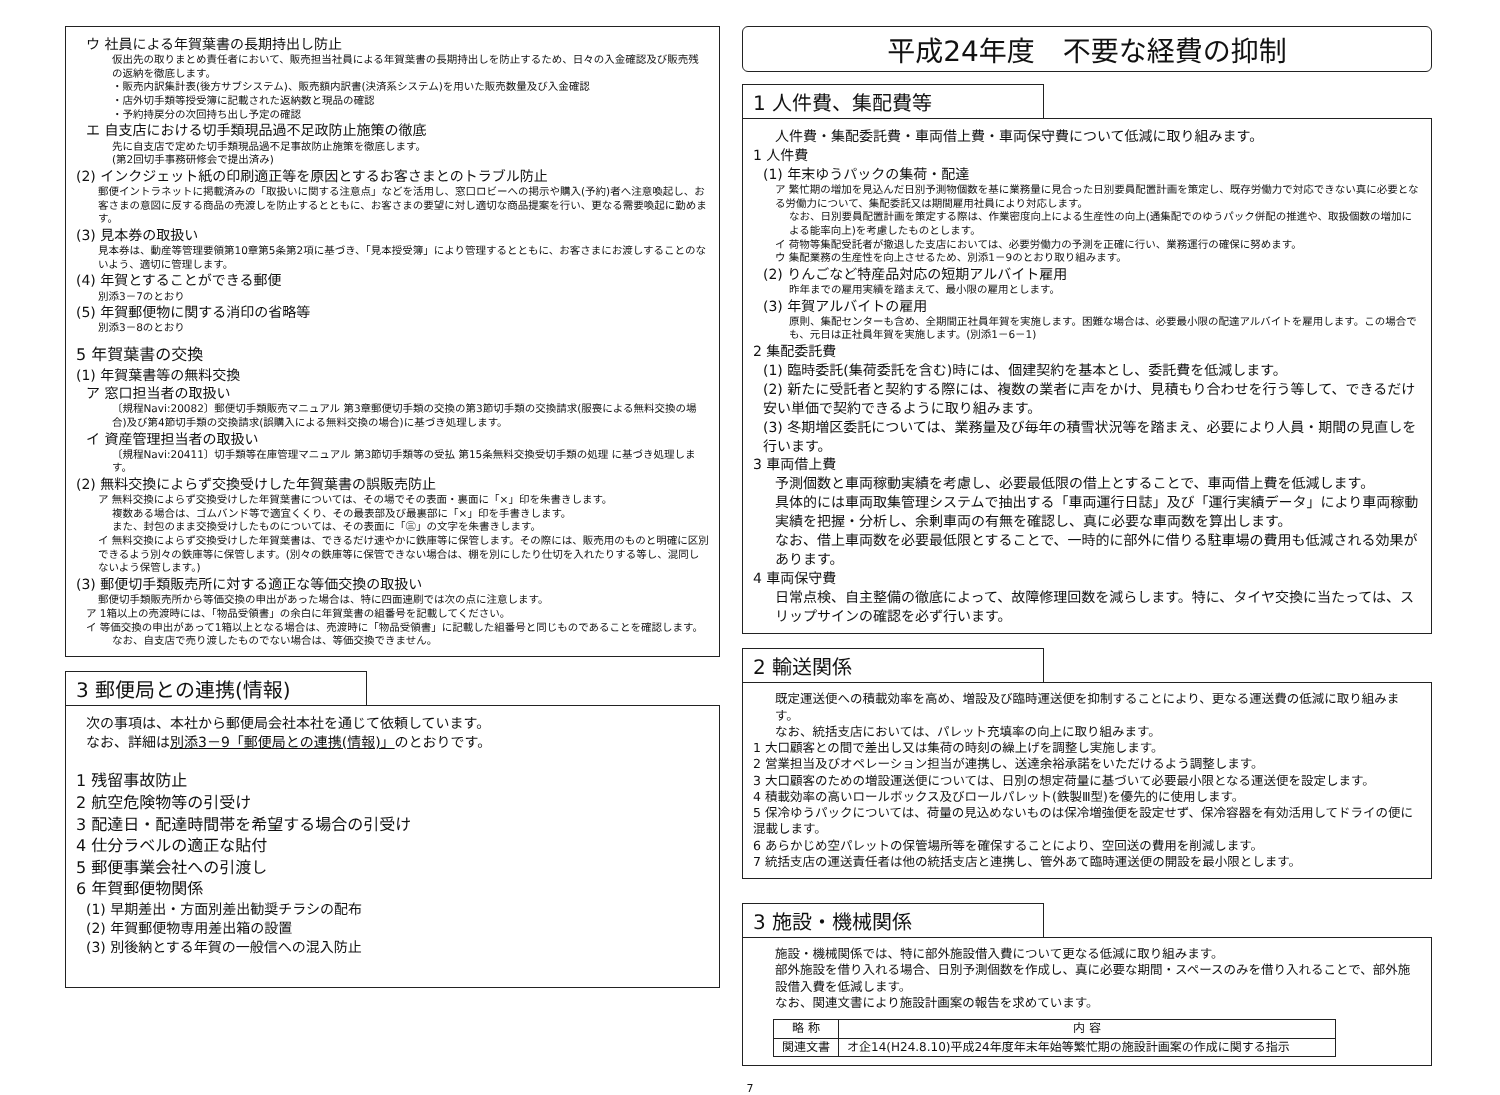ウ 社員による年賀葉書の長期持出し防止
仮出先の取りまとめ責任者において、販売担当社員による年賀葉書の長期持出しを防止するため、日々の入金確認及び販売残の返納を徹底します。
・販売内訳集計表(後方サブシステム)、販売額内訳書(決済系システム)を用いた販売数量及び入金確認
・店外切手類等授受簿に記載された返納数と現品の確認
・予約持戻分の次回持ち出し予定の確認
エ 自支店における切手類現品過不足政防止施策の徹底
先に自支店で定めた切手類現品過不足事故防止施策を徹底します。
(第2回切手事務研修会で提出済み)
(2) インクジェット紙の印刷適正等を原因とするお客さまとのトラブル防止
郵便イントラネットに掲載済みの「取扱いに関する注意点」などを活用し、窓口ロビーへの掲示や購入(予約)者へ注意喚起し、お客さまの意図に反する商品の売渡しを防止するとともに、お客さまの要望に対し適切な商品提案を行い、更なる需要喚起に勤めます。
(3) 見本券の取扱い
見本券は、動産等管理要領第10章第5条第2項に基づき、「見本授受簿」により管理するとともに、お客さまにお渡しすることのないよう、適切に管理します。
(4) 年賀とすることができる郵便
別添3－7のとおり
(5) 年賀郵便物に関する消印の省略等
別添3－8のとおり
5 年賀葉書の交換
(1) 年賀葉書等の無料交換
ア 窓口担当者の取扱い
〔規程Navi:20082〕郵便切手類販売マニュアル 第3章郵便切手類の交換の第3節切手類の交換請求(服喪による無料交換の場合)及び第4節切手類の交換請求(誤購入による無料交換の場合)に基づき処理します。
イ 資産管理担当者の取扱い
〔規程Navi:20411〕切手類等在庫管理マニュアル 第3節切手類等の受払 第15条無料交換受切手類の処理 に基づき処理します。
(2) 無料交換によらず交換受けした年賀葉書の誤販売防止
ア 無料交換によらず交換受けした年賀葉書については、その場でその表面・裏面に「×」印を朱書きします。
複数ある場合は、ゴムバンド等で適宜くくり、その最表部及び最裏部に「×」印を手書きします。
また、封包のまま交換受けしたものについては、その表面に「㊂」の文字を朱書きします。
イ 無料交換によらず交換受けした年賀葉書は、できるだけ速やかに鉄庫等に保管します。その際には、販売用のものと明確に区別できるよう別々の鉄庫等に保管します。(別々の鉄庫等に保管できない場合は、棚を別にしたり仕切を入れたりする等し、混同しないよう保管します。)
(3) 郵便切手類販売所に対する適正な等価交換の取扱い
郵便切手類販売所から等価交換の申出があった場合は、特に四面連刷では次の点に注意します。
ア 1箱以上の売渡時には、「物品受領書」の余白に年賀葉書の組番号を記載してください。
イ 等価交換の申出があって1箱以上となる場合は、売渡時に「物品受領書」に記載した組番号と同じものであることを確認します。
なお、自支店で売り渡したものでない場合は、等価交換できません。
3 郵便局との連携(情報)
次の事項は、本社から郵便局会社本社を通じて依頼しています。
なお、詳細は別添3－9「郵便局との連携(情報)」のとおりです。
1 残留事故防止
2 航空危険物等の引受け
3 配達日・配達時間帯を希望する場合の引受け
4 仕分ラベルの適正な貼付
5 郵便事業会社への引渡し
6 年賀郵便物関係
(1) 早期差出・方面別差出勧奨チラシの配布
(2) 年賀郵便物専用差出箱の設置
(3) 別後納とする年賀の一般信への混入防止
平成24年度　不要な経費の抑制
1 人件費、集配費等
人件費・集配委託費・車両借上費・車両保守費について低減に取り組みます。
1 人件費
(1) 年末ゆうパックの集荷・配達
ア 繁忙期の増加を見込んだ日別予測物個数を基に業務量に見合った日別要員配置計画を策定し、既存労働力で対応できない真に必要となる労働力について、集配委託又は期間雇用社員により対応します。
なお、日別要員配置計画を策定する際は、作業密度向上による生産性の向上(通集配でのゆうパック併配の推進や、取扱個数の増加による能率向上)を考慮したものとします。
イ 荷物等集配受託者が撤退した支店においては、必要労働力の予測を正確に行い、業務運行の確保に努めます。
ウ 集配業務の生産性を向上させるため、別添1－9のとおり取り組みます。
(2) りんごなど特産品対応の短期アルバイト雇用
昨年までの雇用実績を踏まえて、最小限の雇用とします。
(3) 年賀アルバイトの雇用
原則、集配センターも含め、全期間正社員年賀を実施します。困難な場合は、必要最小限の配達アルバイトを雇用します。この場合でも、元日は正社員年賀を実施します。(別添1－6－1)
2 集配委託費
(1) 臨時委託(集荷委託を含む)時には、個建契約を基本とし、委託費を低減します。
(2) 新たに受託者と契約する際には、複数の業者に声をかけ、見積もり合わせを行う等して、できるだけ安い単価で契約できるように取り組みます。
(3) 冬期増区委託については、業務量及び毎年の積雪状況等を踏まえ、必要により人員・期間の見直しを行います。
3 車両借上費
予測個数と車両稼動実績を考慮し、必要最低限の借上とすることで、車両借上費を低減します。
具体的には車両取集管理システムで抽出する「車両運行日誌」及び「運行実績データ」により車両稼動実績を把握・分析し、余剰車両の有無を確認し、真に必要な車両数を算出します。
なお、借上車両数を必要最低限とすることで、一時的に部外に借りる駐車場の費用も低減される効果があります。
4 車両保守費
日常点検、自主整備の徹底によって、故障修理回数を減らします。特に、タイヤ交換に当たっては、スリップサインの確認を必ず行います。
2 輸送関係
既定運送便への積載効率を高め、増設及び臨時運送便を抑制することにより、更なる運送費の低減に取り組みます。
なお、統括支店においては、パレット充填率の向上に取り組みます。
1 大口顧客との間で差出し又は集荷の時刻の繰上げを調整し実施します。
2 営業担当及びオペレーション担当が連携し、送達余裕承諾をいただけるよう調整します。
3 大口顧客のための増設運送便については、日別の想定荷量に基づいて必要最小限となる運送便を設定します。
4 積載効率の高いロールボックス及びロールパレット(鉄製Ⅲ型)を優先的に使用します。
5 保冷ゆうパックについては、荷量の見込めないものは保冷増強便を設定せず、保冷容器を有効活用してドライの便に混載します。
6 あらかじめ空パレットの保管場所等を確保することにより、空回送の費用を削減します。
7 統括支店の運送責任者は他の統括支店と連携し、管外あて臨時運送便の開設を最小限とします。
3 施設・機械関係
施設・機械関係では、特に部外施設借入費について更なる低減に取り組みます。
部外施設を借り入れる場合、日別予測個数を作成し、真に必要な期間・スペースのみを借り入れることで、部外施設借入費を低減します。
なお、関連文書により施設計画案の報告を求めています。
| 略 称 | 内 容 |
| --- | --- |
| 関連文書 | オ企14(H24.8.10)平成24年度年末年始等繁忙期の施設計画案の作成に関する指示 |
7